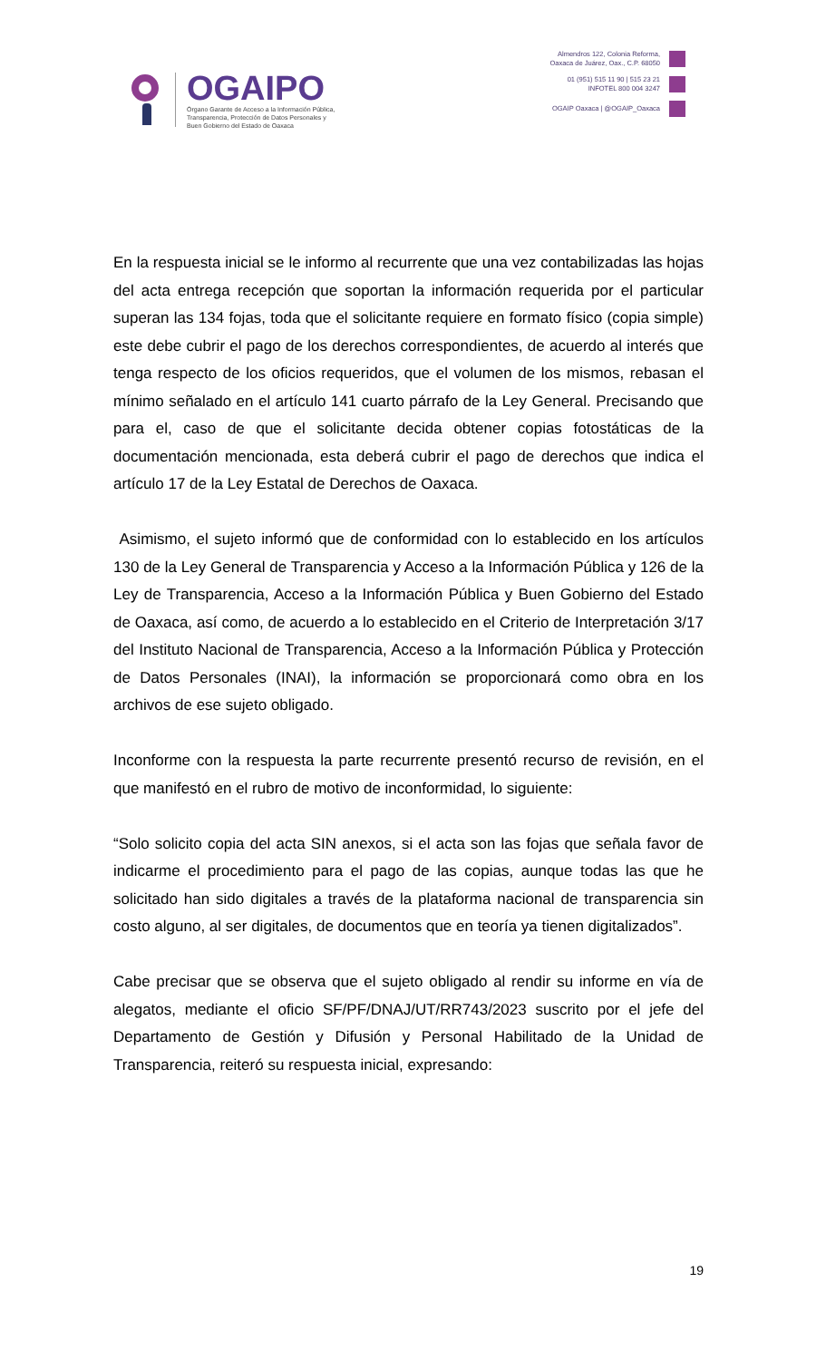OGAIPO
Órgano Garante de Acceso a la Información Pública,
Transparencia, Protección de Datos Personales y
Buen Gobierno del Estado de Oaxaca
Almendros 122, Colonia Reforma,
Oaxaca de Juárez, Oax., C.P. 68050
01 (951) 515 11 90 | 515 23 21
INFOTEL 800 004 3247
OGAIP Oaxaca | @OGAIP_Oaxaca
En la respuesta inicial se le informo al recurrente que una vez contabilizadas las hojas del acta entrega recepción que soportan la información requerida por el particular superan las 134 fojas, toda que el solicitante requiere en formato físico (copia simple) este debe cubrir el pago de los derechos correspondientes, de acuerdo al interés que tenga respecto de los oficios requeridos, que el volumen de los mismos, rebasan el mínimo señalado en el artículo 141 cuarto párrafo de la Ley General. Precisando que para el, caso de que el solicitante decida obtener copias fotostáticas de la documentación mencionada, esta deberá cubrir el pago de derechos que indica el artículo 17 de la Ley Estatal de Derechos de Oaxaca.
Asimismo, el sujeto informó que de conformidad con lo establecido en los artículos 130 de la Ley General de Transparencia y Acceso a la Información Pública y 126 de la Ley de Transparencia, Acceso a la Información Pública y Buen Gobierno del Estado de Oaxaca, así como, de acuerdo a lo establecido en el Criterio de Interpretación 3/17 del Instituto Nacional de Transparencia, Acceso a la Información Pública y Protección de Datos Personales (INAI), la información se proporcionará como obra en los archivos de ese sujeto obligado.
Inconforme con la respuesta la parte recurrente presentó recurso de revisión, en el que manifestó en el rubro de motivo de inconformidad, lo siguiente:
“Solo solicito copia del acta SIN anexos, si el acta son las fojas que señala favor de indicarme el procedimiento para el pago de las copias, aunque todas las que he solicitado han sido digitales a través de la plataforma nacional de transparencia sin costo alguno, al ser digitales, de documentos que en teoría ya tienen digitalizados”.
Cabe precisar que se observa que el sujeto obligado al rendir su informe en vía de alegatos, mediante el oficio SF/PF/DNAJ/UT/RR743/2023 suscrito por el jefe del Departamento de Gestión y Difusión y Personal Habilitado de la Unidad de Transparencia, reiteró su respuesta inicial, expresando:
19